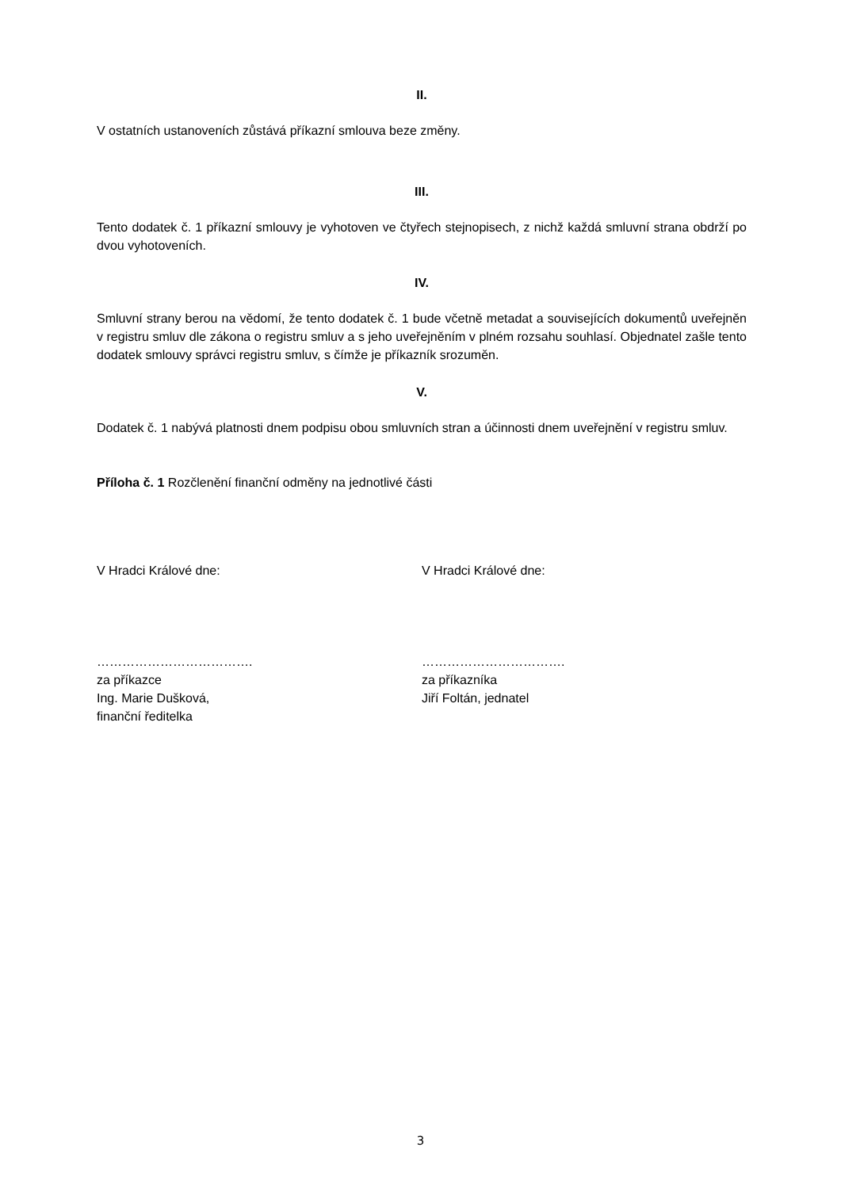II.
V ostatních ustanoveních zůstává příkazní smlouva beze změny.
III.
Tento dodatek č. 1 příkazní smlouvy je vyhotoven ve čtyřech stejnopisech, z nichž každá smluvní strana obdrží po dvou vyhotoveních.
IV.
Smluvní strany berou na vědomí, že tento dodatek č. 1 bude včetně metadat a souvisejících dokumentů uveřejněn v registru smluv dle zákona o registru smluv a s jeho uveřejněním v plném rozsahu souhlasí. Objednatel zašle tento dodatek smlouvy správci registru smluv, s čímže je příkazník srozuměn.
V.
Dodatek č. 1 nabývá platnosti dnem podpisu obou smluvních stran a účinnosti dnem uveřejnění v registru smluv.
Příloha č. 1 Rozčlenění finanční odměny na jednotlivé části
V Hradci Králové dne: V Hradci Králové dne:
……………………………….
za příkazce
Ing. Marie Dušková,
finanční ředitelka
…………………………….
za příkazníka
Jiří Foltán, jednatel
3